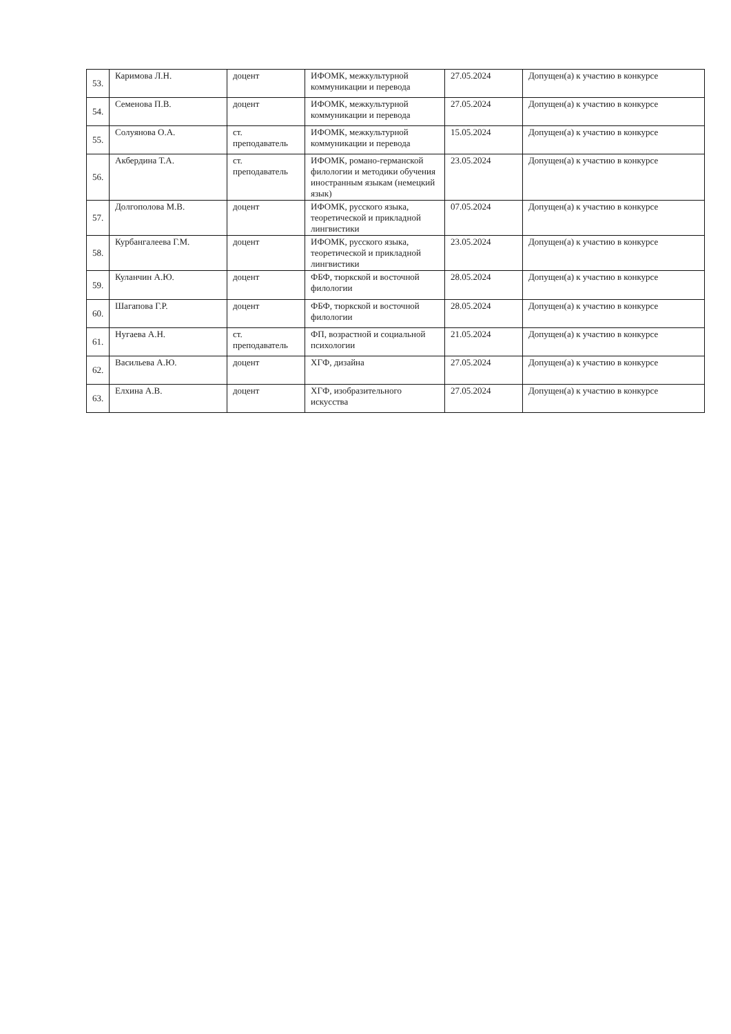| 53. | Каримова Л.Н. | доцент | ИФОМК, межкультурной коммуникации и перевода | 27.05.2024 | Допущен(а) к участию в конкурсе |
| 54. | Семенова П.В. | доцент | ИФОМК, межкультурной коммуникации и перевода | 27.05.2024 | Допущен(а) к участию в конкурсе |
| 55. | Солуянова О.А. | ст. преподаватель | ИФОМК, межкультурной коммуникации и перевода | 15.05.2024 | Допущен(а) к участию в конкурсе |
| 56. | Акбердина Т.А. | ст. преподаватель | ИФОМК, романо-германской филологии и методики обучения иностранным языкам (немецкий язык) | 23.05.2024 | Допущен(а) к участию в конкурсе |
| 57. | Долгополова М.В. | доцент | ИФОМК, русского языка, теоретической и прикладной лингвистики | 07.05.2024 | Допущен(а) к участию в конкурсе |
| 58. | Курбангалеева Г.М. | доцент | ИФОМК, русского языка, теоретической и прикладной лингвистики | 23.05.2024 | Допущен(а) к участию в конкурсе |
| 59. | Куланчин А.Ю. | доцент | ФБФ, тюркской и восточной филологии | 28.05.2024 | Допущен(а) к участию в конкурсе |
| 60. | Шагапова Г.Р. | доцент | ФБФ, тюркской и восточной филологии | 28.05.2024 | Допущен(а) к участию в конкурсе |
| 61. | Нугаева А.Н. | ст. преподаватель | ФП, возрастной и социальной психологии | 21.05.2024 | Допущен(а) к участию в конкурсе |
| 62. | Васильева А.Ю. | доцент | ХГФ, дизайна | 27.05.2024 | Допущен(а) к участию в конкурсе |
| 63. | Елхина А.В. | доцент | ХГФ, изобразительного искусства | 27.05.2024 | Допущен(а) к участию в конкурсе |